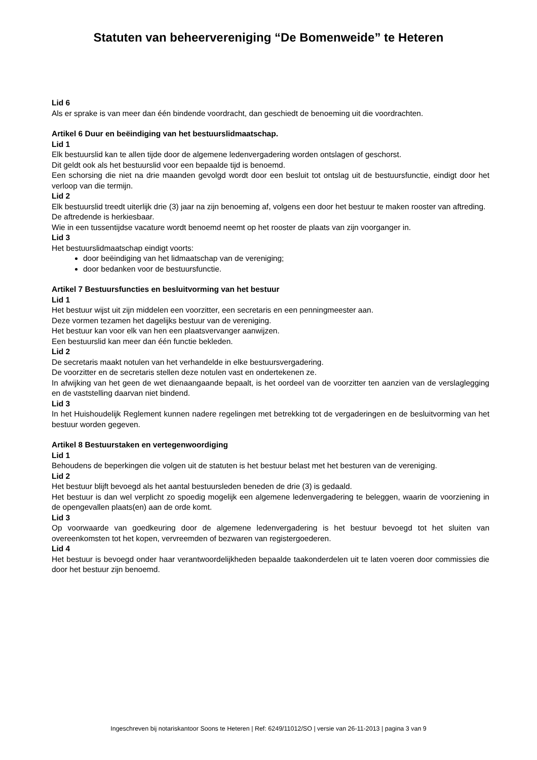Statuten van beheervereniging “De Bomenweide” te Heteren
Lid 6
Als er sprake is van meer dan één bindende voordracht, dan geschiedt de benoeming uit die voordrachten.
Artikel 6 Duur en beëindiging van het bestuurslidmaatschap.
Lid 1
Elk bestuurslid kan te allen tijde door de algemene ledenvergadering worden ontslagen of geschorst.
Dit geldt ook als het bestuurslid voor een bepaalde tijd is benoemd.
Een schorsing die niet na drie maanden gevolgd wordt door een besluit tot ontslag uit de bestuursfunctie, eindigt door het verloop van die termijn.
Lid 2
Elk bestuurslid treedt uiterlijk drie (3) jaar na zijn benoeming af, volgens een door het bestuur te maken rooster van aftreding.
De aftredende is herkiesbaar.
Wie in een tussentijdse vacature wordt benoemd neemt op het rooster de plaats van zijn voorganger in.
Lid 3
Het bestuurslidmaatschap eindigt voorts:
door beëindiging van het lidmaatschap van de vereniging;
door bedanken voor de bestuursfunctie.
Artikel 7 Bestuursfuncties en besluitvorming van het bestuur
Lid 1
Het bestuur wijst uit zijn middelen een voorzitter, een secretaris en een penningmeester aan.
Deze vormen tezamen het dagelijks bestuur van de vereniging.
Het bestuur kan voor elk van hen een plaatsvervanger aanwijzen.
Een bestuurslid kan meer dan één functie bekleden.
Lid 2
De secretaris maakt notulen van het verhandelde in elke bestuursvergadering.
De voorzitter en de secretaris stellen deze notulen vast en ondertekenen ze.
In afwijking van het geen de wet dienaangaande bepaalt, is het oordeel van de voorzitter ten aanzien van de verslaglegging en de vaststelling daarvan niet bindend.
Lid 3
In het Huishoudelijk Reglement kunnen nadere regelingen met betrekking tot de vergaderingen en de besluitvorming van het bestuur worden gegeven.
Artikel 8 Bestuurstaken en vertegenwoordiging
Lid 1
Behoudens de beperkingen die volgen uit de statuten is het bestuur belast met het besturen van de vereniging.
Lid 2
Het bestuur blijft bevoegd als het aantal bestuursleden beneden de drie (3) is gedaald.
Het bestuur is dan wel verplicht zo spoedig mogelijk een algemene ledenvergadering te beleggen, waarin de voorziening in de opengevallen plaats(en) aan de orde komt.
Lid 3
Op voorwaarde van goedkeuring door de algemene ledenvergadering is het bestuur bevoegd tot het sluiten van overeenkomsten tot het kopen, vervreemden of bezwaren van registergoederen.
Lid 4
Het bestuur is bevoegd onder haar verantwoordelijkheden bepaalde taakonderdelen uit te laten voeren door commissies die door het bestuur zijn benoemd.
Ingeschreven bij notariskantoor Soons te Heteren | Ref: 6249/11012/SO | versie van 26-11-2013 | pagina 3 van 9